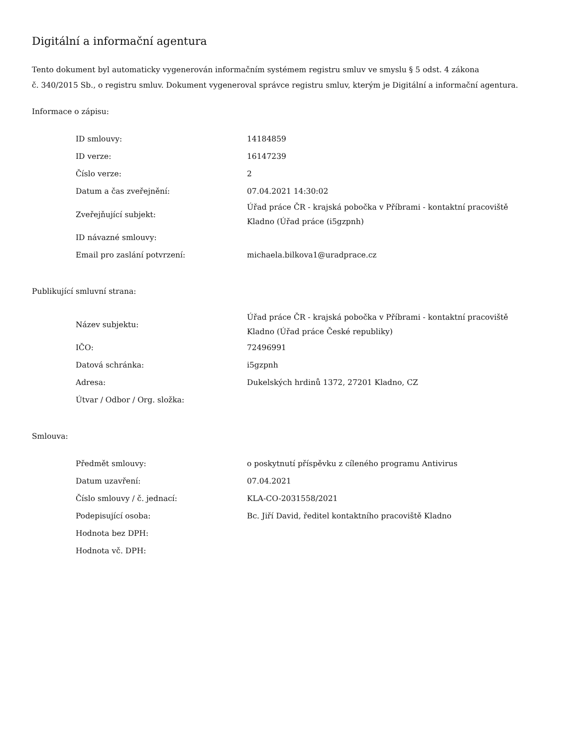Digitální a informační agentura
Tento dokument byl automaticky vygenerován informačním systémem registru smluv ve smyslu § 5 odst. 4 zákona
č. 340/2015 Sb., o registru smluv. Dokument vygeneroval správce registru smluv, kterým je Digitální a informační agentura.
Informace o zápisu:
| ID smlouvy: | 14184859 |
| ID verze: | 16147239 |
| Číslo verze: | 2 |
| Datum a čas zveřejnění: | 07.04.2021 14:30:02 |
| Zveřejňující subjekt: | Úřad práce ČR - krajská pobočka v Příbrami - kontaktní pracoviště Kladno (Úřad práce (i5gzpnh) |
| ID návazné smlouvy: | |
| Email pro zaslání potvrzení: | michaela.bilkova1@uradprace.cz |
Publikující smluvní strana:
| Název subjektu: | Úřad práce ČR - krajská pobočka v Příbrami - kontaktní pracoviště Kladno (Úřad práce České republiky) |
| IČO: | 72496991 |
| Datová schránka: | i5gzpnh |
| Adresa: | Dukelských hrdinů 1372, 27201 Kladno, CZ |
| Útvar / Odbor / Org. složka: | |
Smlouva:
| Předmět smlouvy: | o poskytnutí příspěvku z cíleného programu Antivirus |
| Datum uzavření: | 07.04.2021 |
| Číslo smlouvy / č. jednací: | KLA-CO-2031558/2021 |
| Podepisující osoba: | Bc. Jiří David, ředitel kontaktního pracoviště Kladno |
| Hodnota bez DPH: | |
| Hodnota vč. DPH: | |